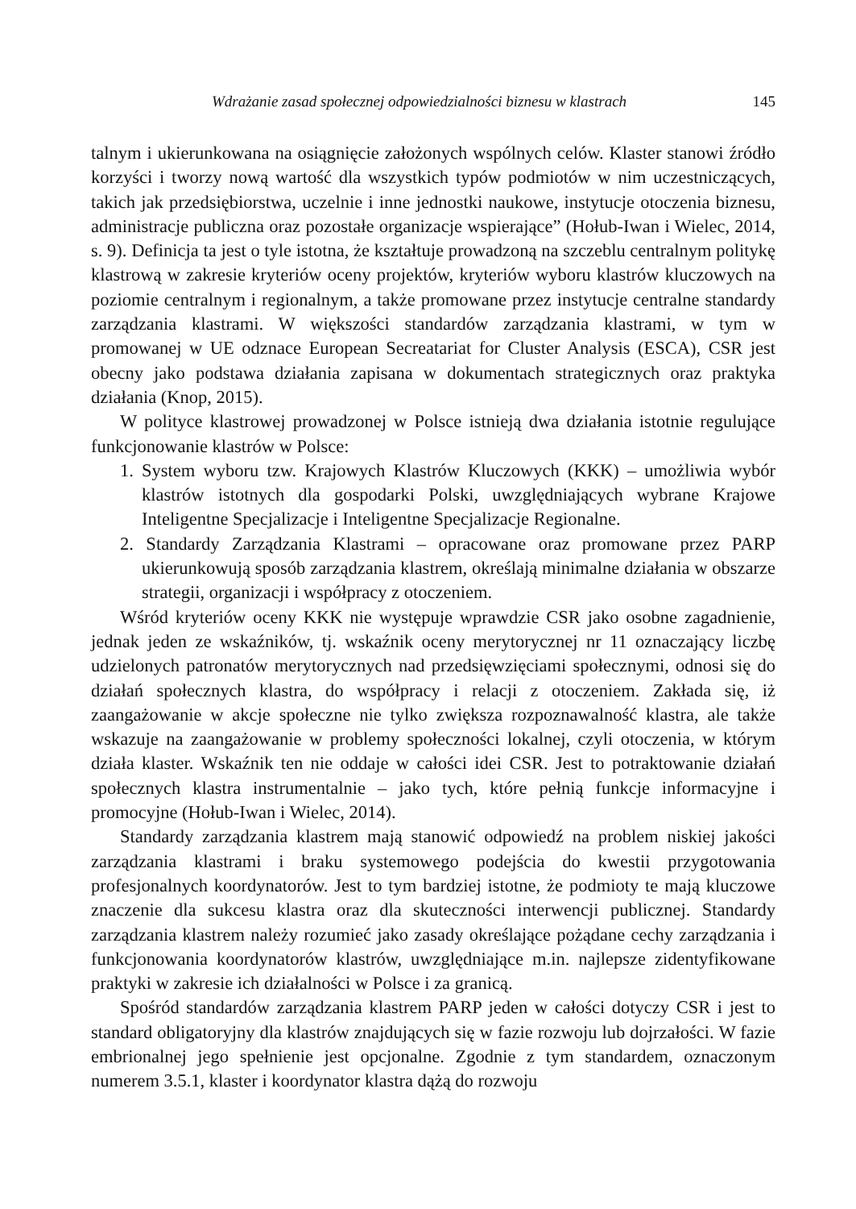Wdrażanie zasad społecznej odpowiedzialności biznesu w klastrach 145
talnym i ukierunkowana na osiągnięcie założonych wspólnych celów. Klaster stanowi źródło korzyści i tworzy nową wartość dla wszystkich typów podmiotów w nim uczestniczących, takich jak przedsiębiorstwa, uczelnie i inne jednostki naukowe, instytucje otoczenia biznesu, administracje publiczna oraz pozostałe organizacje wspierające” (Hołub-Iwan i Wielec, 2014, s. 9). Definicja ta jest o tyle istotna, że kształtuje prowadzoną na szczeblu centralnym politykę klastrową w zakresie kryteriów oceny projektów, kryteriów wyboru klastrów kluczowych na poziomie centralnym i regionalnym, a także promowane przez instytucje centralne standardy zarządzania klastrami. W większości standardów zarządzania klastrami, w tym w promowanej w UE odznace European Secreatariat for Cluster Analysis (ESCA), CSR jest obecny jako podstawa działania zapisana w dokumentach strategicznych oraz praktyka działania (Knop, 2015).
W polityce klastrowej prowadzonej w Polsce istnieją dwa działania istotnie regulujące funkcjonowanie klastrów w Polsce:
1. System wyboru tzw. Krajowych Klastrów Kluczowych (KKK) – umożliwia wybór klastrów istotnych dla gospodarki Polski, uwzględniających wybrane Krajowe Inteligentne Specjalizacje i Inteligentne Specjalizacje Regionalne.
2. Standardy Zarządzania Klastrami – opracowane oraz promowane przez PARP ukierunkowują sposób zarządzania klastrem, określają minimalne działania w obszarze strategii, organizacji i współpracy z otoczeniem.
Wśród kryteriów oceny KKK nie występuje wprawdzie CSR jako osobne zagadnienie, jednak jeden ze wskaźników, tj. wskaźnik oceny merytorycznej nr 11 oznaczający liczbę udzielonych patronatów merytorycznych nad przedsięwzięciami społecznymi, odnosi się do działań społecznych klastra, do współpracy i relacji z otoczeniem. Zakłada się, iż zaangażowanie w akcje społeczne nie tylko zwiększa rozpoznawalność klastra, ale także wskazuje na zaangażowanie w problemy społeczności lokalnej, czyli otoczenia, w którym działa klaster. Wskaźnik ten nie oddaje w całości idei CSR. Jest to potraktowanie działań społecznych klastra instrumentalnie – jako tych, które pełnią funkcje informacyjne i promocyjne (Hołub-Iwan i Wielec, 2014).
Standardy zarządzania klastrem mają stanowić odpowiedź na problem niskiej jakości zarządzania klastrami i braku systemowego podejścia do kwestii przygotowania profesjonalnych koordynatorów. Jest to tym bardziej istotne, że podmioty te mają kluczowe znaczenie dla sukcesu klastra oraz dla skuteczności interwencji publicznej. Standardy zarządzania klastrem należy rozumieć jako zasady określające pożądane cechy zarządzania i funkcjonowania koordynatorów klastrów, uwzględniające m.in. najlepsze zidentyfikowane praktyki w zakresie ich działalności w Polsce i za granicą.
Spośród standardów zarządzania klastrem PARP jeden w całości dotyczy CSR i jest to standard obligatoryjny dla klastrów znajdujących się w fazie rozwoju lub dojrzałości. W fazie embrionalnej jego spełnienie jest opcjonalne. Zgodnie z tym standardem, oznaczonym numerem 3.5.1, klaster i koordynator klastra dążą do rozwoju